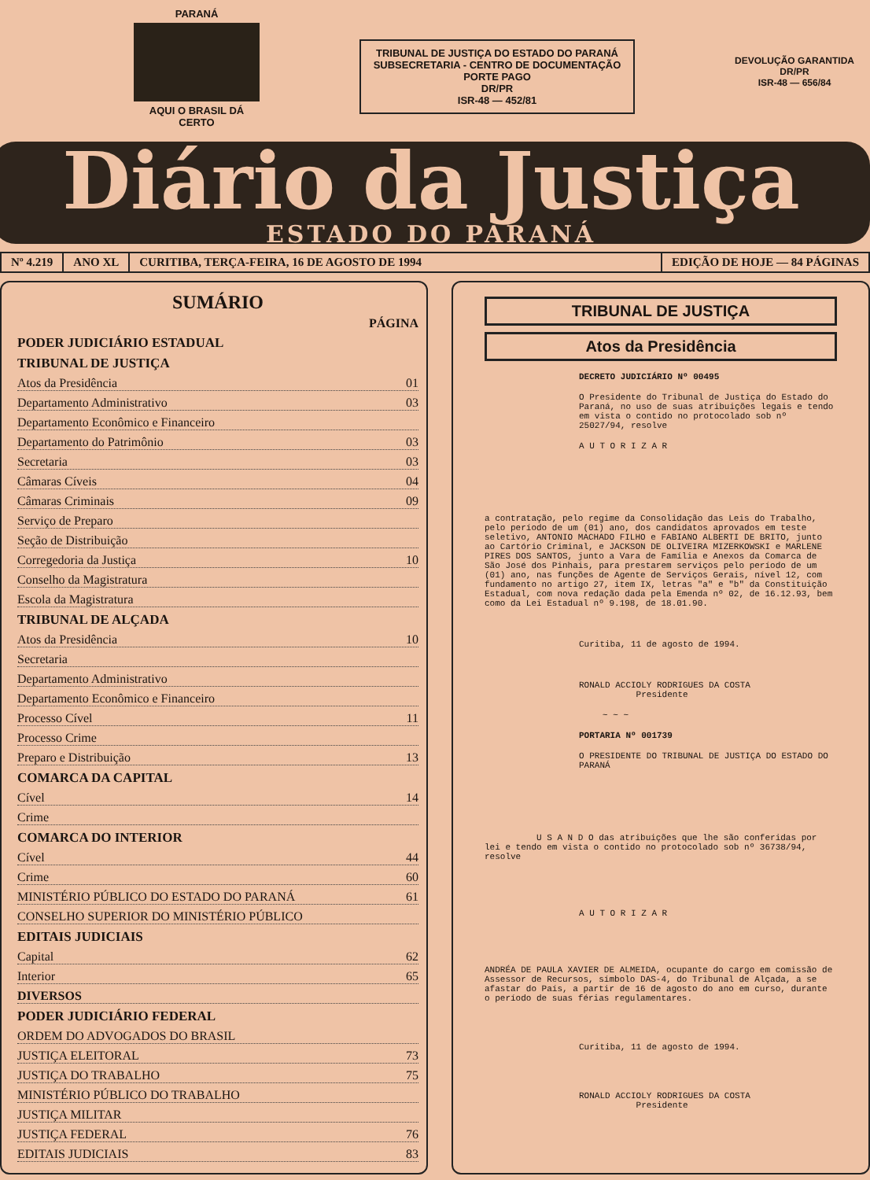PARANÁ
AQUI O BRASIL DÁ CERTO
TRIBUNAL DE JUSTIÇA DO ESTADO DO PARANÁ
SUBSECRETARIA - CENTRO DE DOCUMENTAÇÃO
PORTE PAGO
DR/PR
ISR-48 — 452/81
DEVOLUÇÃO GARANTIDA
DR/PR
ISR-48 — 656/84
Diário da Justiça
ESTADO DO PARANÁ
Nº 4.219 ANO XL CURITIBA, TERÇA-FEIRA, 16 DE AGOSTO DE 1994 EDIÇÃO DE HOJE — 84 PÁGINAS
SUMÁRIO
PÁGINA
PODER JUDICIÁRIO ESTADUAL
TRIBUNAL DE JUSTIÇA
Atos da Presidência 01
Departamento Administrativo 03
Departamento Econômico e Financeiro
Departamento do Patrimônio 03
Secretaria 03
Câmaras Cíveis 04
Câmaras Criminais 09
Serviço de Preparo
Seção de Distribuição
Corregedoria da Justiça 10
Conselho da Magistratura
Escola da Magistratura
TRIBUNAL DE ALÇADA
Atos da Presidência 10
Secretaria
Departamento Administrativo
Departamento Econômico e Financeiro
Processo Cível 11
Processo Crime
Preparo e Distribuição 13
COMARCA DA CAPITAL
Cível 14
Crime
COMARCA DO INTERIOR
Cível 44
Crime 60
MINISTÉRIO PÚBLICO DO ESTADO DO PARANÁ 61
CONSELHO SUPERIOR DO MINISTÉRIO PÚBLICO
EDITAIS JUDICIAIS
Capital 62
Interior 65
DIVERSOS
PODER JUDICIÁRIO FEDERAL
ORDEM DO ADVOGADOS DO BRASIL
JUSTIÇA ELEITORAL 73
JUSTIÇA DO TRABALHO 75
MINISTÉRIO PÚBLICO DO TRABALHO
JUSTIÇA MILITAR
JUSTIÇA FEDERAL 76
EDITAIS JUDICIAIS 83
TRIBUNAL DE JUSTIÇA
Atos da Presidência
DECRETO JUDICIÁRIO Nº 00495
O Presidente do Tribunal de Justiça do Estado do Paraná, no uso de suas atribuições legais e tendo em vista o contido no protocolado sob nº 25027/94, resolve
A U T O R I Z A R
a contratação, pelo regime da Consolidação das Leis do Trabalho, pelo período de um (01) ano, dos candidatos aprovados em teste seletivo, ANTONIO MACHADO FILHO e FABIANO ALBERTI DE BRITO, junto ao Cartório Criminal, e JACKSON DE OLIVEIRA MIZERKOWSKI e MARLENE PIRES DOS SANTOS, junto a Vara de Família e Anexos da Comarca de São José dos Pinhais, para prestarem serviços pelo período de um (01) ano, nas funções de Agente de Serviços Gerais, nível 12, com fundamento no artigo 27, item IX, letras "a" e "b" da Constituição Estadual, com nova redação dada pela Emenda nº 02, de 16.12.93, bem como da Lei Estadual nº 9.198, de 18.01.90.
Curitiba, 11 de agosto de 1994.
RONALD ACCIOLY RODRIGUES DA COSTA
Presidente
~ ~ ~
PORTARIA Nº 001739
O PRESIDENTE DO TRIBUNAL DE JUSTIÇA DO ESTADO DO PARANÁ
U S A N D O das atribuições que lhe são conferidas por lei e tendo em vista o contido no protocolado sob nº 36738/94, resolve
A U T O R I Z A R
ANDRÉA DE PAULA XAVIER DE ALMEIDA, ocupante do cargo em comissão de Assessor de Recursos, símbolo DAS-4, do Tribunal de Alçada, a se afastar do País, a partir de 16 de agosto do ano em curso, durante o período de suas férias regulamentares.
Curitiba, 11 de agosto de 1994.
RONALD ACCIOLY RODRIGUES DA COSTA
Presidente